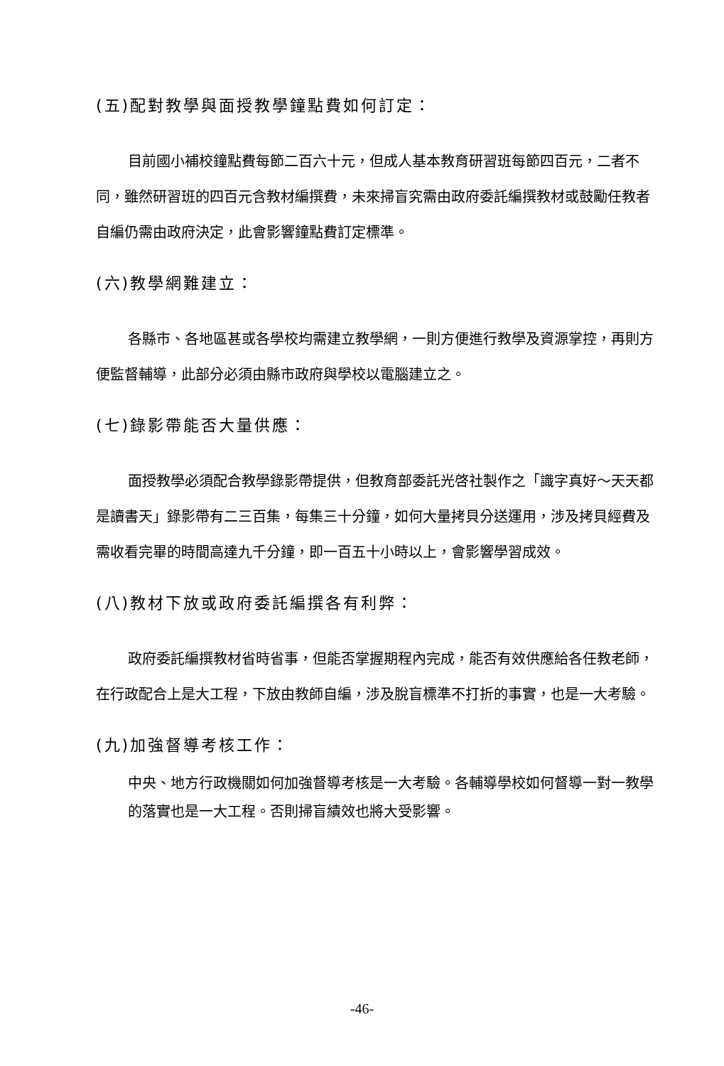(五)配對教學與面授教學鐘點費如何訂定：
目前國小補校鐘點費每節二百六十元，但成人基本教育研習班每節四百元，二者不同，雖然研習班的四百元含教材編撰費，未來掃盲究需由政府委託編撰教材或鼓勵任教者自編仍需由政府決定，此會影響鐘點費訂定標準。
(六)教學網難建立：
各縣市、各地區甚或各學校均需建立教學網，一則方便進行教學及資源掌控，再則方便監督輔導，此部分必須由縣市政府與學校以電腦建立之。
(七)錄影帶能否大量供應：
面授教學必須配合教學錄影帶提供，但教育部委託光啓社製作之「識字真好～天天都是讀書天」錄影帶有二三百集，每集三十分鐘，如何大量拷貝分送運用，涉及拷貝經費及需收看完畢的時間高達九千分鐘，即一百五十小時以上，會影響學習成效。
(八)教材下放或政府委託編撰各有利弊：
政府委託編撰教材省時省事，但能否掌握期程內完成，能否有效供應給各任教老師，在行政配合上是大工程，下放由教師自編，涉及脫盲標準不打折的事實，也是一大考驗。
(九)加強督導考核工作：
中央、地方行政機關如何加強督導考核是一大考驗。各輔導學校如何督導一對一教學的落實也是一大工程。否則掃盲績效也將大受影響。
-46-